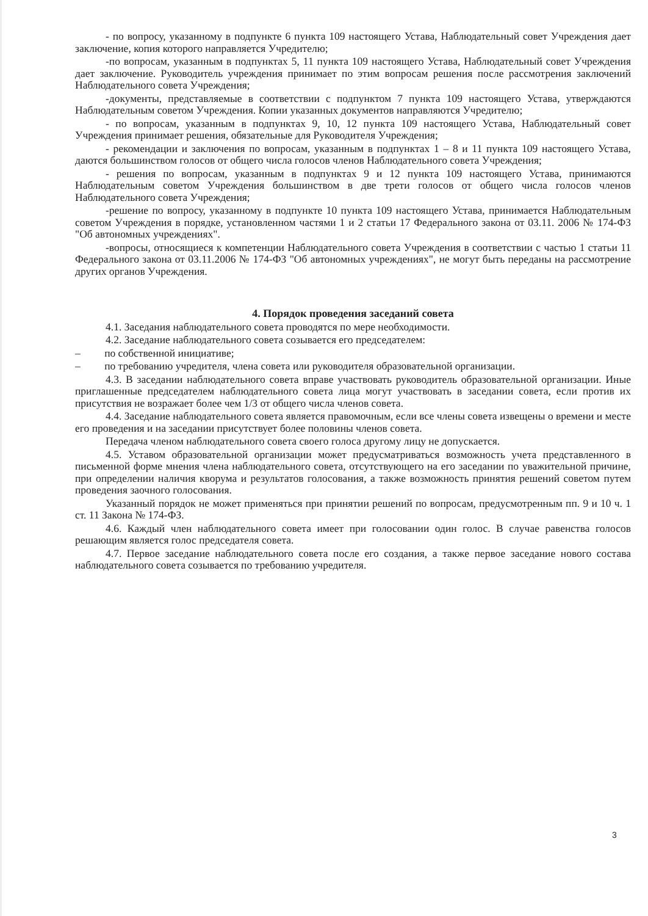- по вопросу, указанному в подпункте 6 пункта 109 настоящего Устава, Наблюдательный совет Учреждения дает заключение, копия которого направляется Учредителю;
-по вопросам, указанным в подпунктах 5, 11 пункта 109 настоящего Устава, Наблюдательный совет Учреждения дает заключение. Руководитель учреждения принимает по этим вопросам решения после рассмотрения заключений Наблюдательного совета Учреждения;
-документы, представляемые в соответствии с подпунктом 7 пункта 109 настоящего Устава, утверждаются Наблюдательным советом Учреждения. Копии указанных документов направляются Учредителю;
- по вопросам, указанным в подпунктах 9, 10, 12 пункта 109 настоящего Устава, Наблюдательный совет Учреждения принимает решения, обязательные для Руководителя Учреждения;
- рекомендации и заключения по вопросам, указанным в подпунктах 1 – 8 и 11 пункта 109 настоящего Устава, даются большинством голосов от общего числа голосов членов Наблюдательного совета Учреждения;
- решения по вопросам, указанным в подпунктах 9 и 12 пункта 109 настоящего Устава, принимаются Наблюдательным советом Учреждения большинством в две трети голосов от общего числа голосов членов Наблюдательного совета Учреждения;
-решение по вопросу, указанному в подпункте 10 пункта 109 настоящего Устава, принимается Наблюдательным советом Учреждения в порядке, установленном частями 1 и 2 статьи 17 Федерального закона от 03.11. 2006 № 174-ФЗ "Об автономных учреждениях".
-вопросы, относящиеся к компетенции Наблюдательного совета Учреждения в соответствии с частью 1 статьи 11 Федерального закона от 03.11.2006 № 174-ФЗ "Об автономных учреждениях", не могут быть переданы на рассмотрение других органов Учреждения.
4. Порядок проведения заседаний совета
4.1. Заседания наблюдательного совета проводятся по мере необходимости.
4.2. Заседание наблюдательного совета созывается его председателем:
– по собственной инициативе;
– по требованию учредителя, члена совета или руководителя образовательной организации.
4.3. В заседании наблюдательного совета вправе участвовать руководитель образовательной организации. Иные приглашенные председателем наблюдательного совета лица могут участвовать в заседании совета, если против их присутствия не возражает более чем 1/3 от общего числа членов совета.
4.4. Заседание наблюдательного совета является правомочным, если все члены совета извещены о времени и месте его проведения и на заседании присутствует более половины членов совета.
Передача членом наблюдательного совета своего голоса другому лицу не допускается.
4.5. Уставом образовательной организации может предусматриваться возможность учета представленного в письменной форме мнения члена наблюдательного совета, отсутствующего на его заседании по уважительной причине, при определении наличия кворума и результатов голосования, а также возможность принятия решений советом путем проведения заочного голосования.
Указанный порядок не может применяться при принятии решений по вопросам, предусмотренным пп. 9 и 10 ч. 1 ст. 11 Закона № 174-ФЗ.
4.6. Каждый член наблюдательного совета имеет при голосовании один голос. В случае равенства голосов решающим является голос председателя совета.
4.7. Первое заседание наблюдательного совета после его создания, а также первое заседание нового состава наблюдательного совета созывается по требованию учредителя.
3